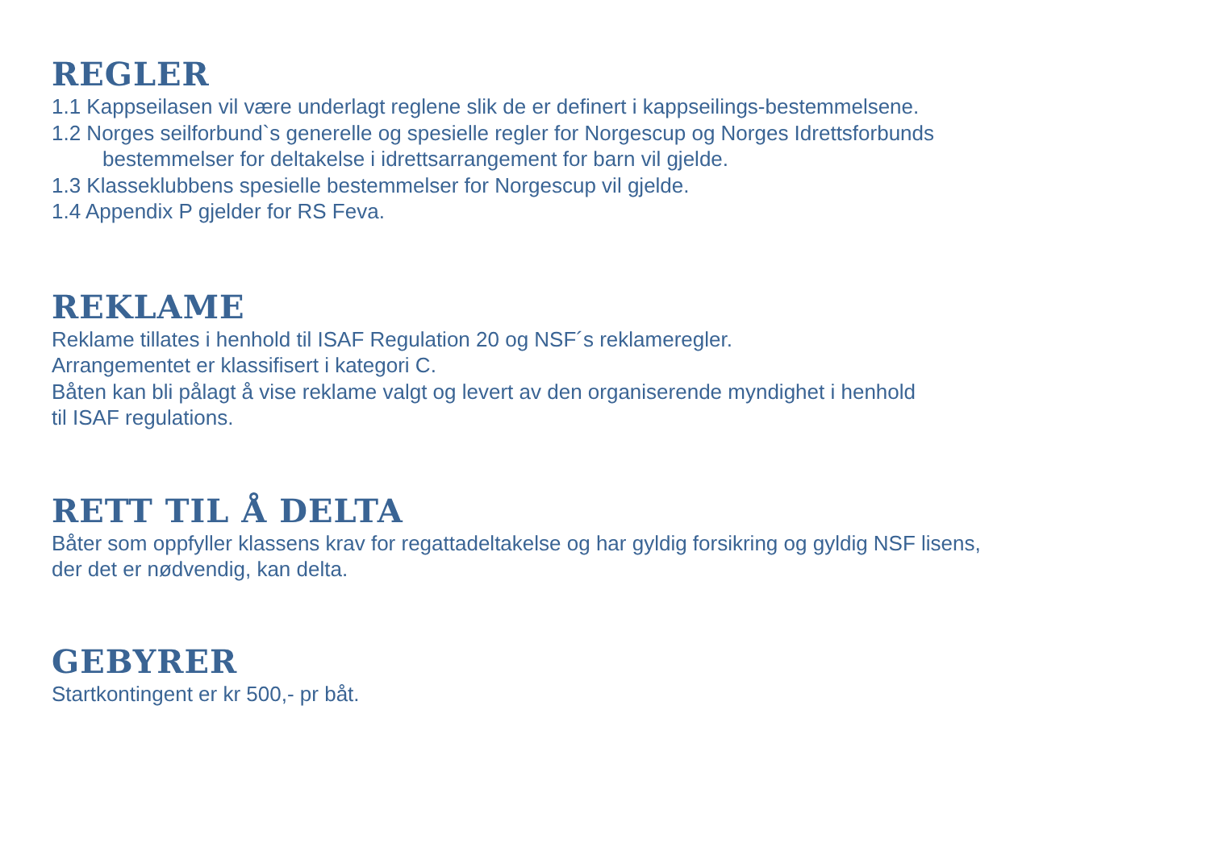REGLER
1.1 Kappseilasen vil være underlagt reglene slik de er definert i kappseilings-bestemmelsene.
1.2 Norges seilforbund`s generelle og spesielle regler for Norgescup og Norges Idrettsforbunds
bestemmelser for deltakelse i idrettsarrangement for barn vil gjelde.
1.3 Klasseklubbens spesielle bestemmelser for Norgescup vil gjelde.
1.4 Appendix P gjelder for RS Feva.
REKLAME
Reklame tillates i henhold til ISAF Regulation 20 og NSF´s reklameregler.
Arrangementet er klassifisert i kategori C.
Båten kan bli pålagt å vise reklame valgt og levert av den organiserende myndighet i henhold
til ISAF regulations.
RETT TIL Å DELTA
Båter som oppfyller klassens krav for regattadeltakelse og har gyldig forsikring og gyldig NSF lisens,
der det er nødvendig, kan delta.
GEBYRER
Startkontingent er kr 500,- pr båt.